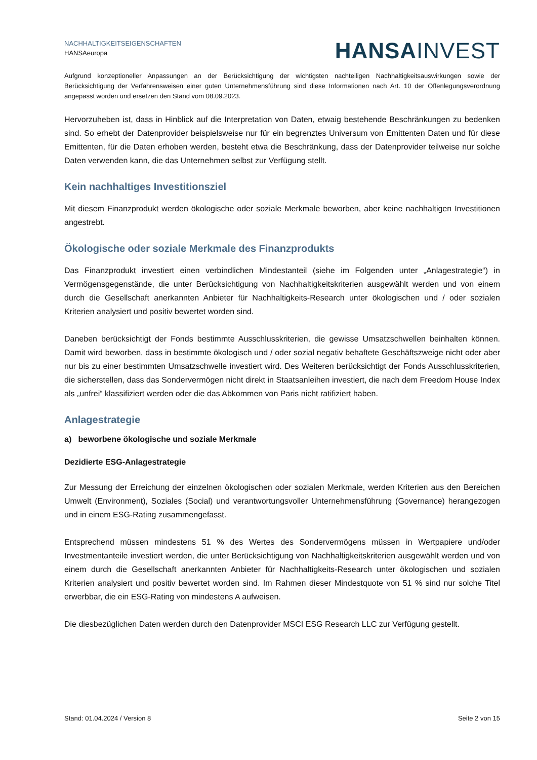NACHHALTIGKEITSEIGENSCHAFTEN
HANSAeuropa
HANSA INVEST
Aufgrund konzeptioneller Anpassungen an der Berücksichtigung der wichtigsten nachteiligen Nachhaltigkeitsauswirkungen sowie der Berücksichtigung der Verfahrensweisen einer guten Unternehmensführung sind diese Informationen nach Art. 10 der Offenlegungsverordnung angepasst worden und ersetzen den Stand vom 08.09.2023.
Hervorzuheben ist, dass in Hinblick auf die Interpretation von Daten, etwaig bestehende Beschränkungen zu bedenken sind. So erhebt der Datenprovider beispielsweise nur für ein begrenztes Universum von Emittenten Daten und für diese Emittenten, für die Daten erhoben werden, besteht etwa die Beschränkung, dass der Datenprovider teilweise nur solche Daten verwenden kann, die das Unternehmen selbst zur Verfügung stellt.
Kein nachhaltiges Investitionsziel
Mit diesem Finanzprodukt werden ökologische oder soziale Merkmale beworben, aber keine nachhaltigen Investitionen angestrebt.
Ökologische oder soziale Merkmale des Finanzprodukts
Das Finanzprodukt investiert einen verbindlichen Mindestanteil (siehe im Folgenden unter „Anlagestrategie“) in Vermögensgegenstände, die unter Berücksichtigung von Nachhaltigkeitskriterien ausgewählt werden und von einem durch die Gesellschaft anerkannten Anbieter für Nachhaltigkeits-Research unter ökologischen und / oder sozialen Kriterien analysiert und positiv bewertet worden sind.
Daneben berücksichtigt der Fonds bestimmte Ausschlusskriterien, die gewisse Umsatzschwellen beinhalten können. Damit wird beworben, dass in bestimmte ökologisch und / oder sozial negativ behaftete Geschäftszweige nicht oder aber nur bis zu einer bestimmten Umsatzschwelle investiert wird. Des Weiteren berücksichtigt der Fonds Ausschlusskriterien, die sicherstellen, dass das Sondervermögen nicht direkt in Staatsanleihen investiert, die nach dem Freedom House Index als „unfrei“ klassifiziert werden oder die das Abkommen von Paris nicht ratifiziert haben.
Anlagestrategie
a) beworbene ökologische und soziale Merkmale
Dezidierte ESG-Anlagestrategie
Zur Messung der Erreichung der einzelnen ökologischen oder sozialen Merkmale, werden Kriterien aus den Bereichen Umwelt (Environment), Soziales (Social) und verantwortungsvoller Unternehmensführung (Governance) herangezogen und in einem ESG-Rating zusammengefasst.
Entsprechend müssen mindestens 51 % des Wertes des Sondervermögens müssen in Wertpapiere und/oder Investmentanteile investiert werden, die unter Berücksichtigung von Nachhaltigkeitskriterien ausgewählt werden und von einem durch die Gesellschaft anerkannten Anbieter für Nachhaltigkeits-Research unter ökologischen und sozialen Kriterien analysiert und positiv bewertet worden sind. Im Rahmen dieser Mindestquote von 51 % sind nur solche Titel erwerbbar, die ein ESG-Rating von mindestens A aufweisen.
Die diesbezüglichen Daten werden durch den Datenprovider MSCI ESG Research LLC zur Verfügung gestellt.
Stand: 01.04.2024 / Version 8 Seite 2 von 15